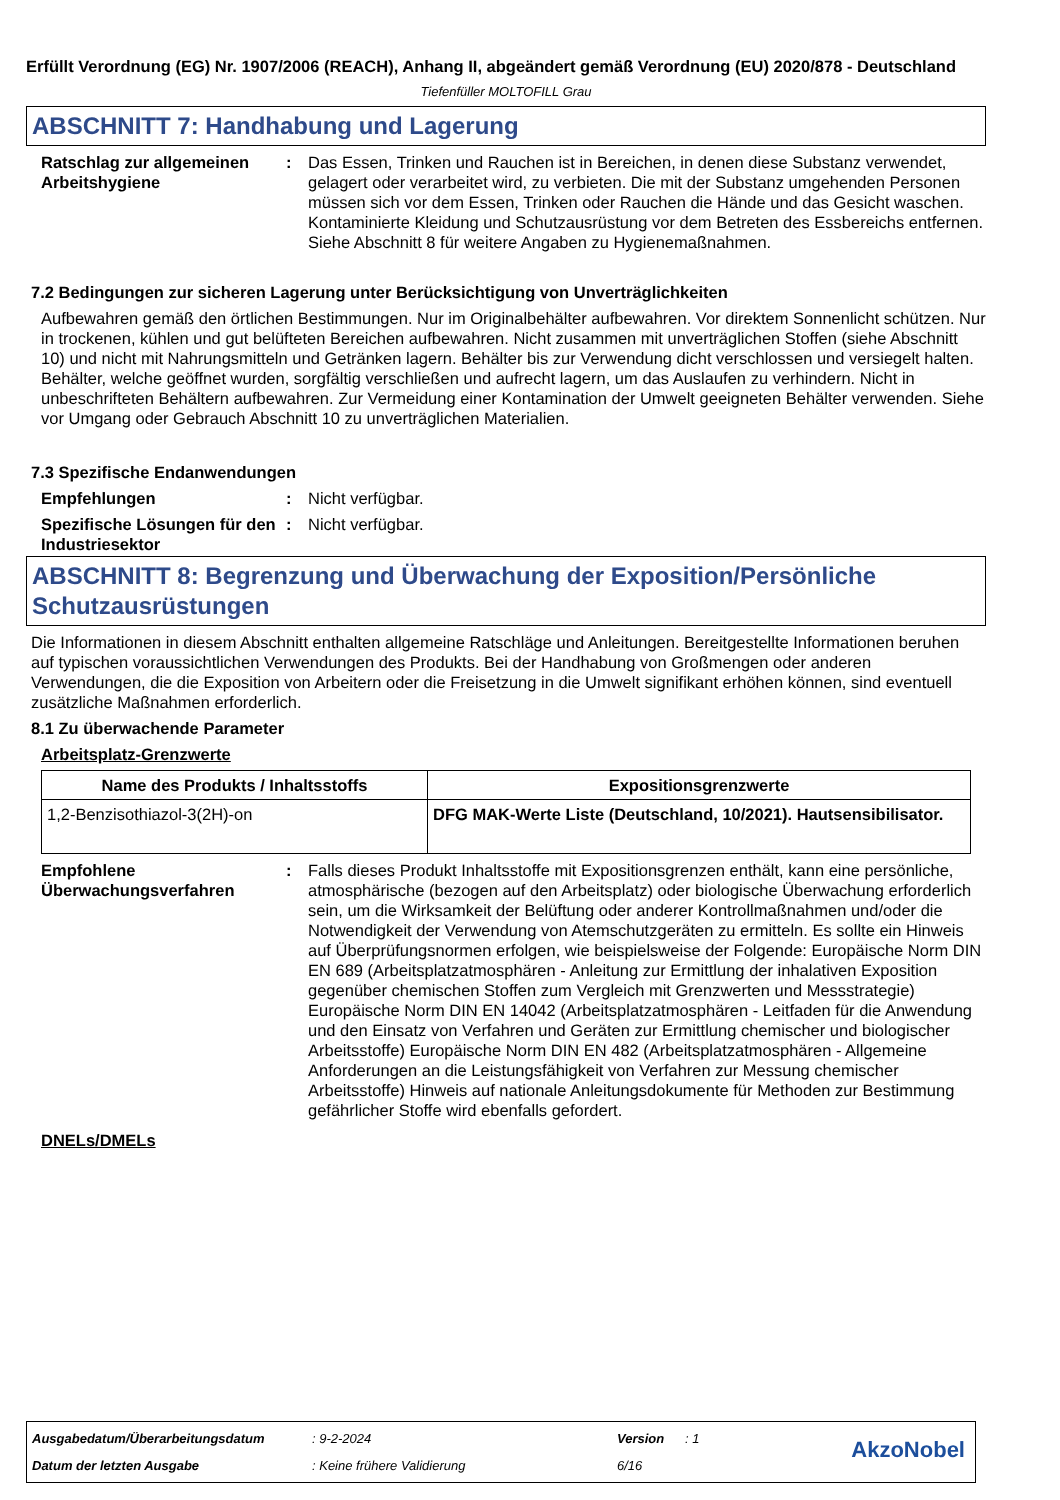Erfüllt Verordnung (EG) Nr. 1907/2006 (REACH), Anhang II, abgeändert gemäß Verordnung (EU) 2020/878 - Deutschland
Tiefenfüller MOLTOFILL Grau
ABSCHNITT 7: Handhabung und Lagerung
Ratschlag zur allgemeinen Arbeitshygiene
: Das Essen, Trinken und Rauchen ist in Bereichen, in denen diese Substanz verwendet, gelagert oder verarbeitet wird, zu verbieten. Die mit der Substanz umgehenden Personen müssen sich vor dem Essen, Trinken oder Rauchen die Hände und das Gesicht waschen. Kontaminierte Kleidung und Schutzausrüstung vor dem Betreten des Essbereichs entfernen. Siehe Abschnitt 8 für weitere Angaben zu Hygienemaßnahmen.
7.2 Bedingungen zur sicheren Lagerung unter Berücksichtigung von Unverträglichkeiten
Aufbewahren gemäß den örtlichen Bestimmungen. Nur im Originalbehälter aufbewahren. Vor direktem Sonnenlicht schützen. Nur in trockenen, kühlen und gut belüfteten Bereichen aufbewahren. Nicht zusammen mit unverträglichen Stoffen (siehe Abschnitt 10) und nicht mit Nahrungsmitteln und Getränken lagern. Behälter bis zur Verwendung dicht verschlossen und versiegelt halten. Behälter, welche geöffnet wurden, sorgfältig verschließen und aufrecht lagern, um das Auslaufen zu verhindern. Nicht in unbeschrifteten Behältern aufbewahren. Zur Vermeidung einer Kontamination der Umwelt geeigneten Behälter verwenden. Siehe vor Umgang oder Gebrauch Abschnitt 10 zu unverträglichen Materialien.
7.3 Spezifische Endanwendungen
Empfehlungen : Nicht verfügbar.
Spezifische Lösungen für den Industriesektor
: Nicht verfügbar.
ABSCHNITT 8: Begrenzung und Überwachung der Exposition/Persönliche Schutzausrüstungen
Die Informationen in diesem Abschnitt enthalten allgemeine Ratschläge und Anleitungen. Bereitgestellte Informationen beruhen auf typischen voraussichtlichen Verwendungen des Produkts. Bei der Handhabung von Großmengen oder anderen Verwendungen, die die Exposition von Arbeitern oder die Freisetzung in die Umwelt signifikant erhöhen können, sind eventuell zusätzliche Maßnahmen erforderlich.
8.1 Zu überwachende Parameter
Arbeitsplatz-Grenzwerte
| Name des Produkts / Inhaltsstoffs | Expositionsgrenzwerte |
| --- | --- |
| 1,2-Benzisothiazol-3(2H)-on | DFG MAK-Werte Liste (Deutschland, 10/2021). Hautsensibilisator. |
Empfohlene Überwachungsverfahren
: Falls dieses Produkt Inhaltsstoffe mit Expositionsgrenzen enthält, kann eine persönliche, atmosphärische (bezogen auf den Arbeitsplatz) oder biologische Überwachung erforderlich sein, um die Wirksamkeit der Belüftung oder anderer Kontrollmaßnahmen und/oder die Notwendigkeit der Verwendung von Atemschutzgeräten zu ermitteln. Es sollte ein Hinweis auf Überprüfungsnormen erfolgen, wie beispielsweise der Folgende: Europäische Norm DIN EN 689 (Arbeitsplatzatmosphären - Anleitung zur Ermittlung der inhalativen Exposition gegenüber chemischen Stoffen zum Vergleich mit Grenzwerten und Messstrategie) Europäische Norm DIN EN 14042 (Arbeitsplatzatmosphären - Leitfaden für die Anwendung und den Einsatz von Verfahren und Geräten zur Ermittlung chemischer und biologischer Arbeitsstoffe) Europäische Norm DIN EN 482 (Arbeitsplatzatmosphären - Allgemeine Anforderungen an die Leistungsfähigkeit von Verfahren zur Messung chemischer Arbeitsstoffe) Hinweis auf nationale Anleitungsdokumente für Methoden zur Bestimmung gefährlicher Stoffe wird ebenfalls gefordert.
DNELs/DMELs
Ausgabedatum/Überarbeitungsdatum: 9-2-2024 Version: 1
Datum der letzten Ausgabe: Keine frühere Validierung 6/16
AkzoNobel